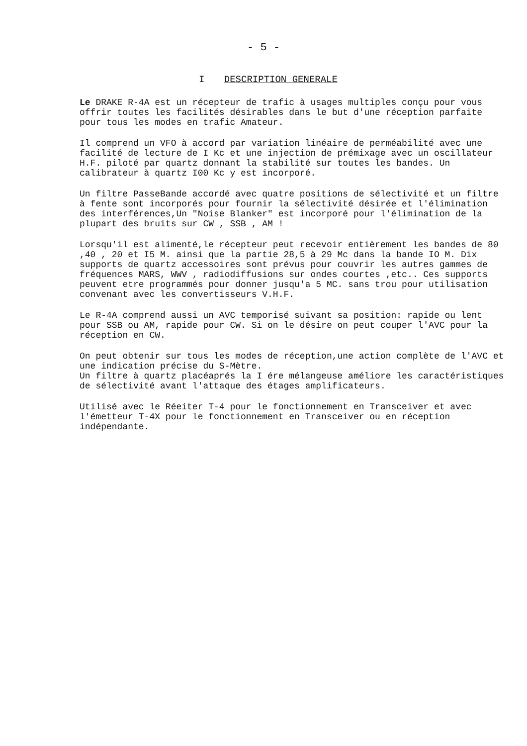- 5 -
I DESCRIPTION GENERALE
Le DRAKE R-4A est un récepteur de trafic à usages multiples conçu pour vous offrir toutes les facilités désirables dans le but d'une réception parfaite pour tous les modes en trafic Amateur.
Il comprend un VFO à accord par variation linéaire de perméabilité avec une facilité de lecture de I Kc et une injection de prémixage avec un oscillateur H.F. piloté par quartz donnant la stabilité sur toutes les bandes. Un calibrateur à quartz I00 Kc y est incorporé.
Un filtre PasseBande accordé avec quatre positions de sélectivité et un filtre à fente sont incorporés pour fournir la sélectivité désirée et l'élimination des interférences,Un "Noise Blanker" est incorporé pour l'élimination de la plupart des bruits sur CW , SSB , AM !
Lorsqu'il est alimenté,le récepteur peut recevoir entièrement les bandes de 80 ,40 , 20 et I5 M. ainsi que la partie 28,5 à 29 Mc dans la bande IO M. Dix supports de quartz accessoires sont prévus pour couvrir les autres gammes de fréquences MARS, WWV , radiodiffusions sur ondes courtes ,etc.. Ces supports peuvent etre programmés pour donner jusqu'a 5 MC. sans trou pour utilisation convenant avec les convertisseurs V.H.F.
Le R-4A comprend aussi un AVC temporisé suivant sa position: rapide ou lent pour SSB ou AM, rapide pour CW. Si on le désire on peut couper l'AVC pour la réception en CW.
On peut obtenir sur tous les modes de réception,une action complète de l'AVC et une indication précise du S-Mètre.
Un filtre à quartz placéaprés la I ére mélangeuse améliore les caractéristiques de sélectivité avant l'attaque des étages amplificateurs.
Utilisé avec le Réeiter T-4 pour le fonctionnement en Transceiver et avec l'émetteur T-4X pour le fonctionnement en Transceiver ou en réception indépendante.